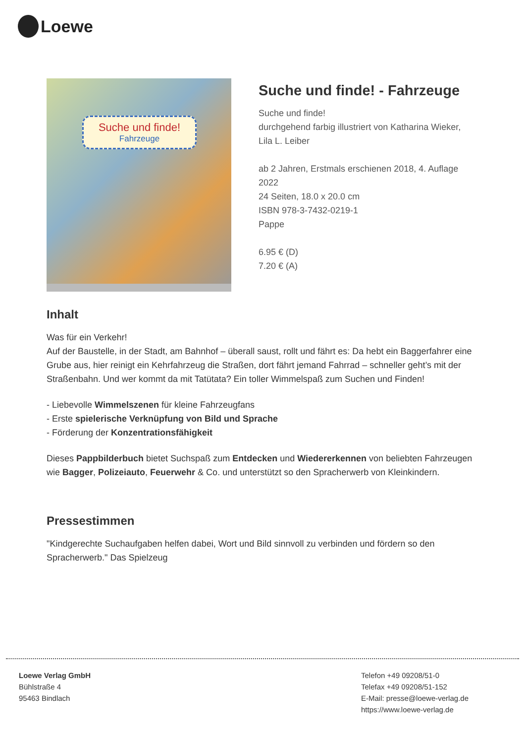Loewe
Suche und finde!
Fahrzeuge
Suche und finde! - Fahrzeuge
Suche und finde!
durchgehend farbig illustriert von Katharina Wieker, Lila L. Leiber
ab 2 Jahren, Erstmals erschienen 2018, 4. Auflage 2022
24 Seiten, 18.0 x 20.0 cm
ISBN 978-3-7432-0219-1
Pappe
6.95 € (D)
7.20 € (A)
Inhalt
Was für ein Verkehr!
Auf der Baustelle, in der Stadt, am Bahnhof – überall saust, rollt und fährt es: Da hebt ein Baggerfahrer eine Grube aus, hier reinigt ein Kehrfahrzeug die Straßen, dort fährt jemand Fahrrad – schneller geht’s mit der Straßenbahn. Und wer kommt da mit Tatütata? Ein toller Wimmelspaß zum Suchen und Finden!
- Liebevolle Wimmelszenen für kleine Fahrzeugfans
- Erste spielerische Verknüpfung von Bild und Sprache
- Förderung der Konzentrationsfähigkeit
Dieses Pappbilderbuch bietet Suchspaß zum Entdecken und Wiedererkennen von beliebten Fahrzeugen wie Bagger, Polizeiauto, Feuerwehr & Co. und unterstützt so den Spracherwerb von Kleinkindern.
Pressestimmen
"Kindgerechte Suchaufgaben helfen dabei, Wort und Bild sinnvoll zu verbinden und fördern so den Spracherwerb." Das Spielzeug
Loewe Verlag GmbH
Bühlstraße 4
95463 Bindlach
Telefon +49 09208/51-0
Telefax +49 09208/51-152
E-Mail: presse@loewe-verlag.de
https://www.loewe-verlag.de